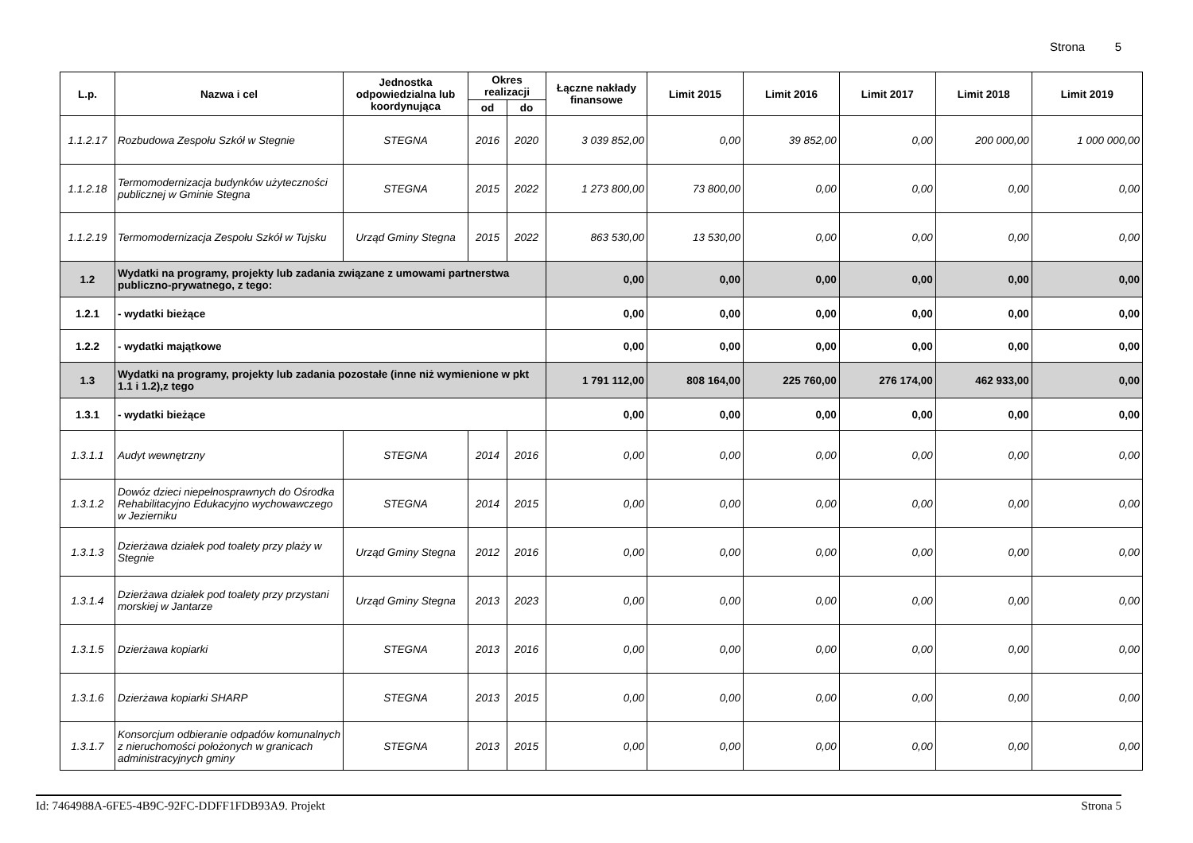Strona 5
| L.p. | Nazwa i cel | Jednostka odpowiedzialna lub koordynująca | Okres realizacji | | Łączne nakłady finansowe | Limit 2015 | Limit 2016 | Limit 2017 | Limit 2018 | Limit 2019 |
| --- | --- | --- | --- | --- | --- | --- | --- | --- | --- | --- |
| | | | od | do | | | | | | |
| 1.1.2.17 | Rozbudowa Zespołu Szkół w Stegnie | STEGNA | 2016 | 2020 | 3 039 852,00 | 0,00 | 39 852,00 | 0,00 | 200 000,00 | 1 000 000,00 |
| 1.1.2.18 | Termomodernizacja budynków użyteczności publicznej w Gminie Stegna | STEGNA | 2015 | 2022 | 1 273 800,00 | 73 800,00 | 0,00 | 0,00 | 0,00 | 0,00 |
| 1.1.2.19 | Termomodernizacja Zespołu Szkół w Tujsku | Urząd Gminy Stegna | 2015 | 2022 | 863 530,00 | 13 530,00 | 0,00 | 0,00 | 0,00 | 0,00 |
| 1.2 | Wydatki na programy, projekty lub zadania związane z umowami partnerstwa publiczno-prywatnego, z tego: | | | | 0,00 | 0,00 | 0,00 | 0,00 | 0,00 | 0,00 |
| 1.2.1 | - wydatki bieżące | | | | 0,00 | 0,00 | 0,00 | 0,00 | 0,00 | 0,00 |
| 1.2.2 | - wydatki majątkowe | | | | 0,00 | 0,00 | 0,00 | 0,00 | 0,00 | 0,00 |
| 1.3 | Wydatki na programy, projekty lub zadania pozostałe (inne niż wymienione w pkt 1.1 i 1.2),z tego | | | | 1 791 112,00 | 808 164,00 | 225 760,00 | 276 174,00 | 462 933,00 | 0,00 |
| 1.3.1 | - wydatki bieżące | | | | 0,00 | 0,00 | 0,00 | 0,00 | 0,00 | 0,00 |
| 1.3.1.1 | Audyt wewnętrzny | STEGNA | 2014 | 2016 | 0,00 | 0,00 | 0,00 | 0,00 | 0,00 | 0,00 |
| 1.3.1.2 | Dowóz dzieci niepełnosprawnych do Ośrodka Rehabilitacyjno Edukacyjno wychowawczego w Jezierniku | STEGNA | 2014 | 2015 | 0,00 | 0,00 | 0,00 | 0,00 | 0,00 | 0,00 |
| 1.3.1.3 | Dzierżawa działek pod toalety przy plaży w Stegnie | Urząd Gminy Stegna | 2012 | 2016 | 0,00 | 0,00 | 0,00 | 0,00 | 0,00 | 0,00 |
| 1.3.1.4 | Dzierżawa działek pod toalety przy przystani morskiej w Jantarze | Urząd Gminy Stegna | 2013 | 2023 | 0,00 | 0,00 | 0,00 | 0,00 | 0,00 | 0,00 |
| 1.3.1.5 | Dzierżawa kopiarki | STEGNA | 2013 | 2016 | 0,00 | 0,00 | 0,00 | 0,00 | 0,00 | 0,00 |
| 1.3.1.6 | Dzierżawa kopiarki SHARP | STEGNA | 2013 | 2015 | 0,00 | 0,00 | 0,00 | 0,00 | 0,00 | 0,00 |
| 1.3.1.7 | Konsorcjum odbieranie odpadów komunalnych z nieruchomości położonych w granicach administracyjnych gminy | STEGNA | 2013 | 2015 | 0,00 | 0,00 | 0,00 | 0,00 | 0,00 | 0,00 |
Id: 7464988A-6FE5-4B9C-92FC-DDFF1FDB93A9. Projekt Strona 5